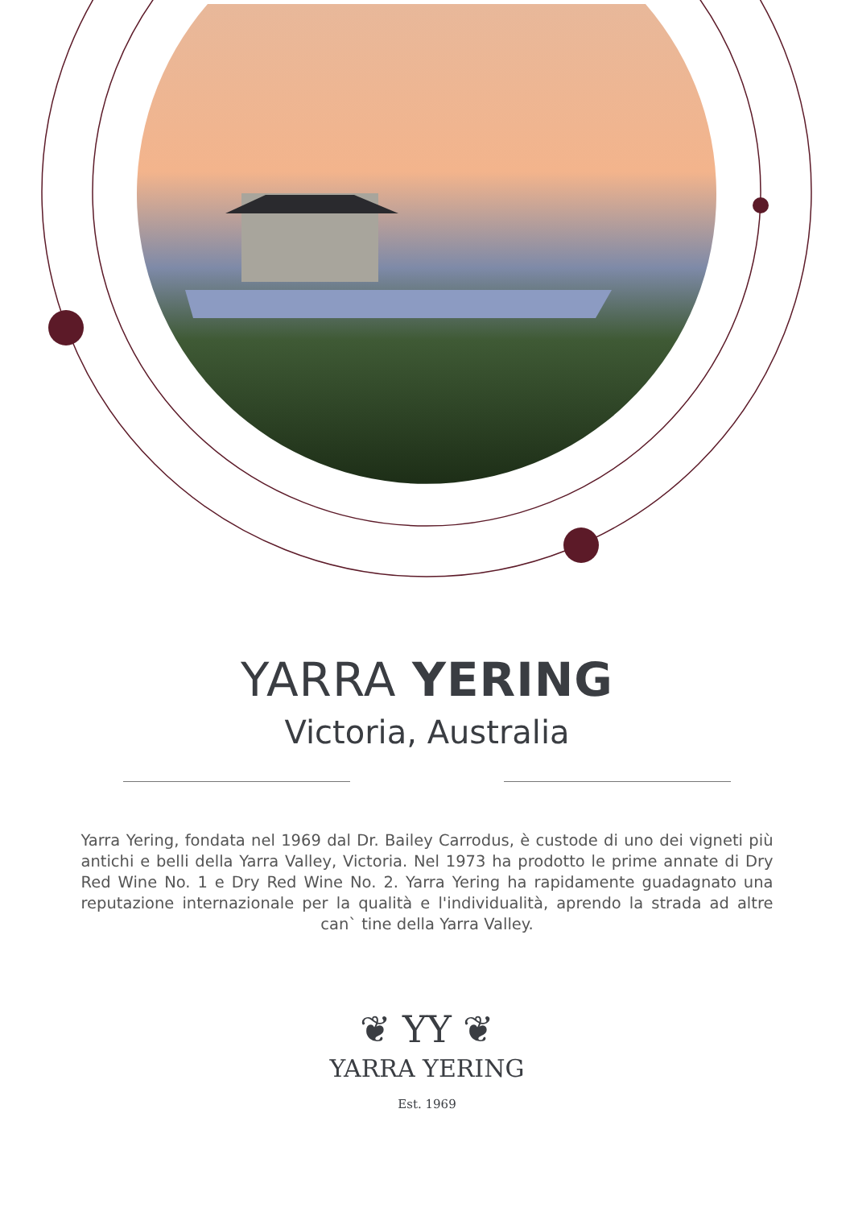YARRA YERING
Victoria, Australia
Yarra Yering, fondata nel 1969 dal Dr. Bailey Carrodus, è custode di uno dei vigneti più antichi e belli della Yarra Valley, Victoria. Nel 1973 ha prodotto le prime annate di Dry Red Wine No. 1 e Dry Red Wine No. 2. Yarra Yering ha rapidamente guadagnato una reputazione internazionale per la qualità e l'individualità, aprendo la strada ad altre can` tine della Yarra Valley.
❦ YY ❦
YARRA YERING
Est. 1969